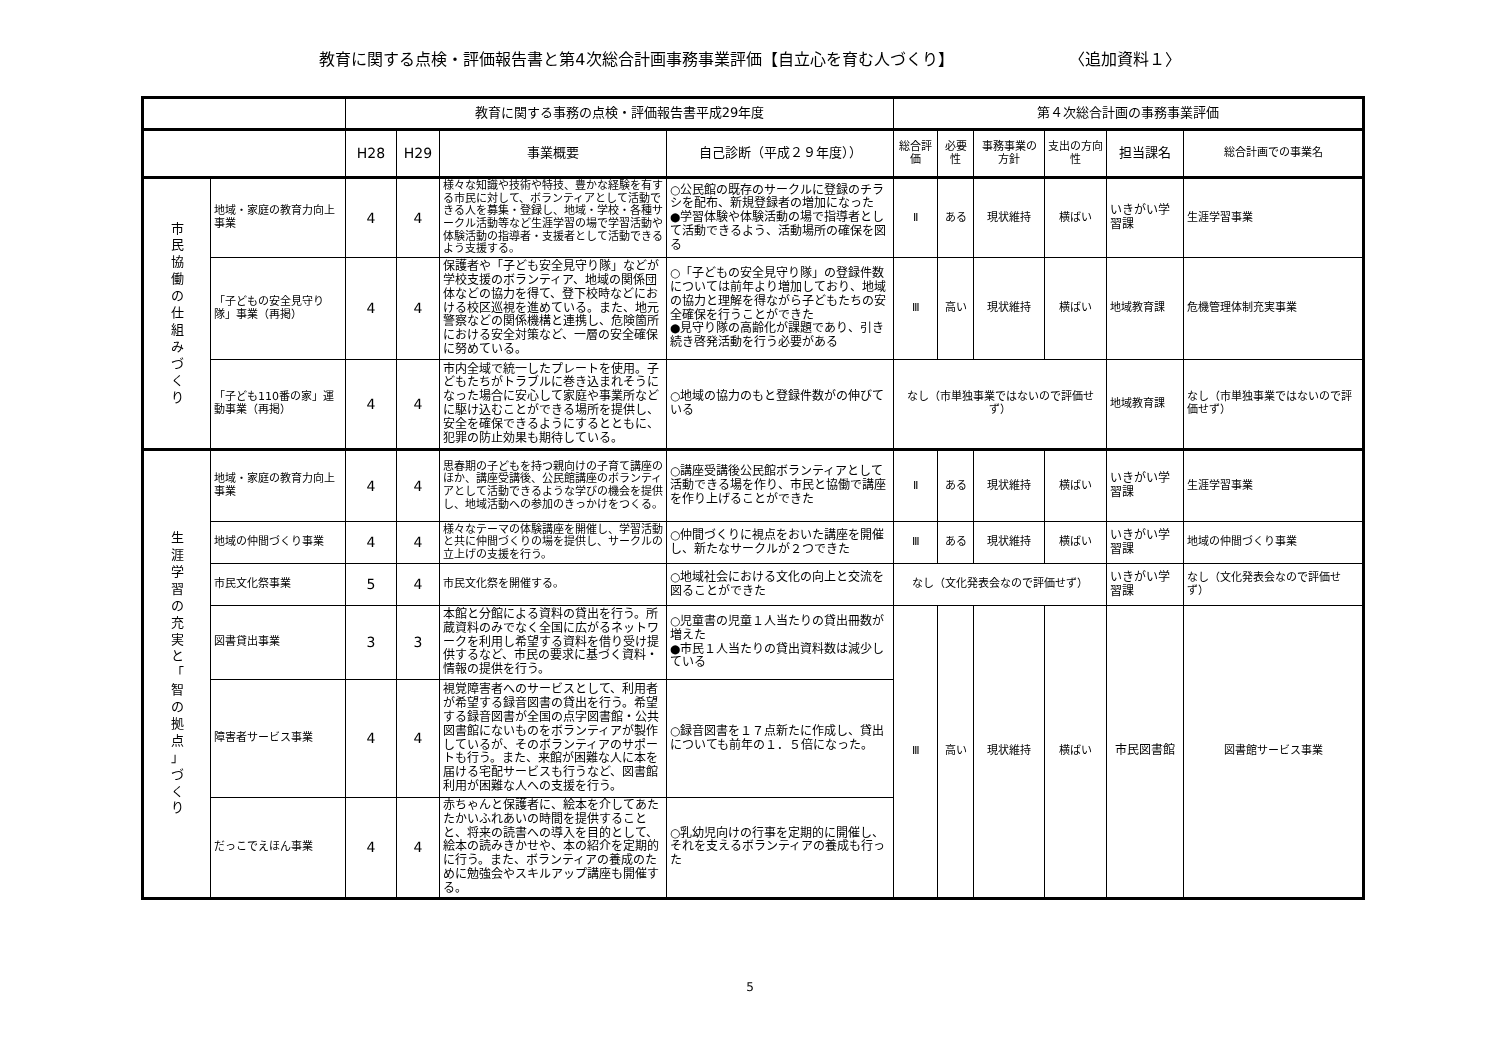教育に関する点検・評価報告書と第4次総合計画事務事業評価【自立心を育む人づくり】 〈追加資料１〉
| | | 教育に関する事務の点検・評価報告書平成29年度 | | | | 第４次総合計画の事務事業評価 | | | | | |
| --- | --- | --- | --- | --- | --- | --- | --- | --- | --- | --- | --- |
| | | H28 | H29 | 事業概要 | 自己診断（平成２９年度）） | 総合評価 | 必要性 | 事務事業の方針 | 支出の方向性 | 担当課名 | 総合計画での事業名 |
| 市 民 協 働 の 仕 組 み づ く り | 地域・家庭の教育力向上事業 | 4 | 4 | 様々な知識や技術や特技、豊かな経験を有する市民に対して、ボランティアとして活動できる人を募集・登録し、地域・学校・各種サークル活動等など生涯学習の場で学習活動や体験活動の指導者・支援者として活動できるよう支援する。 | ○公民館の既存のサークルに登録のチラシを配布、新規登録者の増加になった ●学習体験や体験活動の場で指導者として活動できるよう、活動場所の確保を図る | Ⅱ | ある | 現状維持 | 横ばい | いきがい学習課 | 生涯学習事業 |
| | 「子どもの安全見守り隊」事業（再掲） | 4 | 4 | 保護者や「子ども安全見守り隊」などが学校支援のボランティア、地域の関係団体などの協力を得て、登下校時などにおける校区巡視を進めている。また、地元警察などの関係機構と連携し、危険箇所における安全対策など、一層の安全確保に努めている。 | ○「子どもの安全見守り隊」の登録件数については前年より増加しており、地域の協力と理解を得ながら子どもたちの安全確保を行うことができた ●見守り隊の高齢化が課題であり、引き続き啓発活動を行う必要がある | Ⅲ | 高い | 現状維持 | 横ばい | 地域教育課 | 危機管理体制充実事業 |
| | 「子ども110番の家」運動事業（再掲） | 4 | 4 | 市内全域で統一したプレートを使用。子どもたちがトラブルに巻き込まれそうになった場合に安心して家庭や事業所などに駆け込むことができる場所を提供し、安全を確保できるようにするとともに、犯罪の防止効果も期待している。 | ○地域の協力のもと登録件数がの伸びている | なし（市単独事業ではないので評価せず） | | | | 地域教育課 | なし（市単独事業ではないので評価せず） |
| 生 涯 学 習 の 充 実 と 「 智 の 拠 点 」 づ く り | 地域・家庭の教育力向上事業 | 4 | 4 | 思春期の子どもを持つ親向けの子育て講座のほか、講座受講後、公民館講座のボランティアとして活動できるような学びの機会を提供し、地域活動への参加のきっかけをつくる。 | ○講座受講後公民館ボランティアとして活動できる場を作り、市民と協働で講座を作り上げることができた | Ⅱ | ある | 現状維持 | 横ばい | いきがい学習課 | 生涯学習事業 |
| | 地域の仲間づくり事業 | 4 | 4 | 様々なテーマの体験講座を開催し、学習活動と共に仲間づくりの場を提供し、サークルの立上げの支援を行う。 | ○仲間づくりに視点をおいた講座を開催し、新たなサークルが２つできた | Ⅲ | ある | 現状維持 | 横ばい | いきがい学習課 | 地域の仲間づくり事業 |
| | 市民文化祭事業 | 5 | 4 | 市民文化祭を開催する。 | ○地域社会における文化の向上と交流を図ることができた | なし（文化発表会なので評価せず） | | | | いきがい学習課 | なし（文化発表会なので評価せず） |
| | 図書貸出事業 | 3 | 3 | 本館と分館による資料の貸出を行う。所蔵資料のみでなく全国に広がるネットワークを利用し希望する資料を借り受け提供するなど、市民の要求に基づく資料・情報の提供を行う。 | ○児童書の児童１人当たりの貸出冊数が増えた ●市民１人当たりの貸出資料数は減少している | Ⅲ | 高い | 現状維持 | 横ばい | 市民図書館 | 図書館サービス事業 |
| | 障害者サービス事業 | 4 | 4 | 視覚障害者へのサービスとして、利用者が希望する録音図書の貸出を行う。希望する録音図書が全国の点字図書館・公共図書館にないものをボランティアが製作しているが、そのボランティアのサポートも行う。また、来館が困難な人に本を届ける宅配サービスも行うなど、図書館利用が困難な人への支援を行う。 | ○録音図書を１７点新たに作成し、貸出についても前年の１．５倍になった。 | | | | | | |
| | だっこでえほん事業 | 4 | 4 | 赤ちゃんと保護者に、絵本を介してあたたかいふれあいの時間を提供することと、将来の読書への導入を目的として、絵本の読みきかせや、本の紹介を定期的に行う。また、ボランティアの養成のために勉強会やスキルアップ講座も開催する。 | ○乳幼児向けの行事を定期的に開催し、それを支えるボランティアの養成も行った | | | | | | |
5